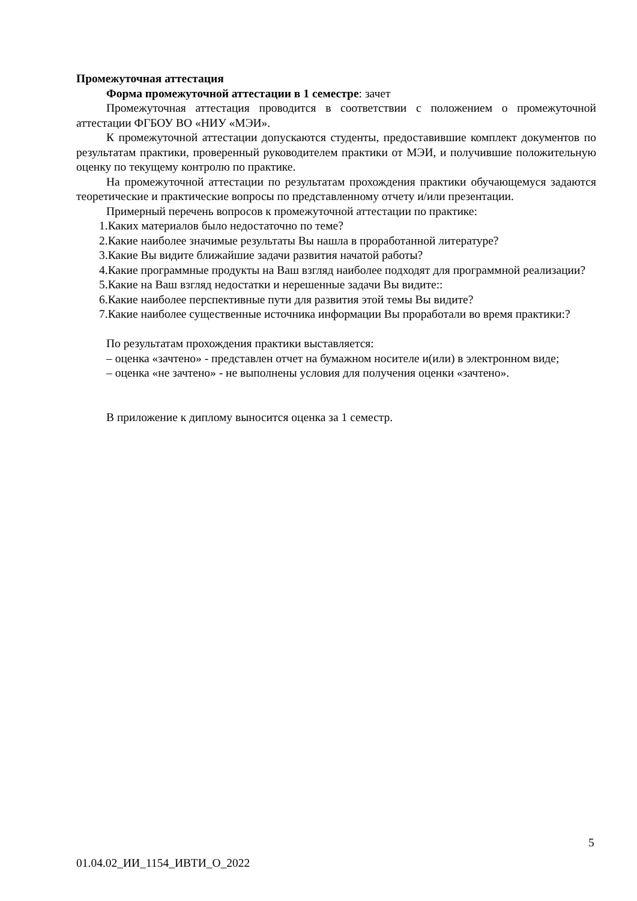Промежуточная аттестация
Форма промежуточной аттестации в 1 семестре: зачет
Промежуточная аттестация проводится в соответствии с положением о промежуточной аттестации ФГБОУ ВО «НИУ «МЭИ».
К промежуточной аттестации допускаются студенты, предоставившие комплект документов по результатам практики, проверенный руководителем практики от МЭИ, и получившие положительную оценку по текущему контролю по практике.
На промежуточной аттестации по результатам прохождения практики обучающемуся задаются теоретические и практические вопросы по представленному отчету и/или презентации.
Примерный перечень вопросов к промежуточной аттестации по практике:
1.Каких материалов было недостаточно по теме?
2.Какие наиболее значимые результаты Вы нашла в проработанной литературе?
3.Какие Вы видите ближайшие задачи развития начатой работы?
4.Какие программные продукты на Ваш взгляд наиболее подходят для программной реализации?
5.Какие на Ваш взгляд недостатки и нерешенные задачи Вы видите::
6.Какие наиболее перспективные пути для развития этой темы Вы видите?
7.Какие наиболее существенные источника информации Вы проработали во время практики:?
По результатам прохождения практики выставляется:
– оценка «зачтено» - представлен отчет на бумажном носителе и(или) в электронном виде;
– оценка «не зачтено» - не выполнены условия для получения оценки «зачтено».
В приложение к диплому выносится оценка за 1 семестр.
5
01.04.02_ИИ_1154_ИВТИ_О_2022